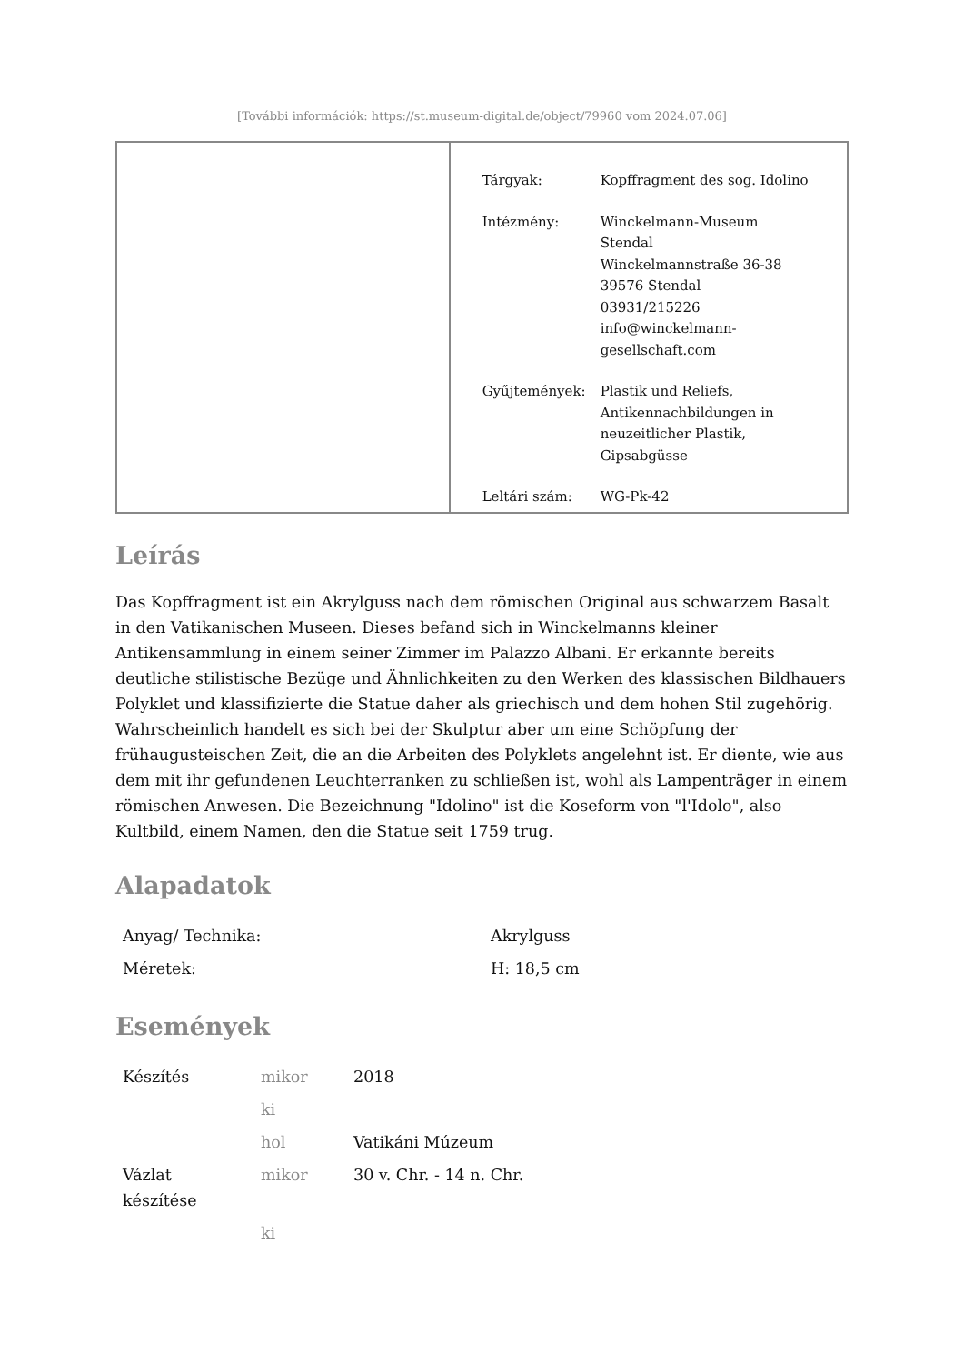[További információk: https://st.museum-digital.de/object/79960 vom 2024.07.06]
| Tárgyak: | Kopffragment des sog. Idolino |
| Intézmény: | Winckelmann-Museum Stendal Winckelmannstraße 36-38 39576 Stendal 03931/215226 info@winckelmann- gesellschaft.com |
| Gyűjtemények: | Plastik und Reliefs, Antikennachbildungen in neuzeitlicher Plastik, Gipsabgüsse |
| Leltári szám: | WG-Pk-42 |
Leírás
Das Kopffragment ist ein Akrylguss nach dem römischen Original aus schwarzem Basalt in den Vatikanischen Museen. Dieses befand sich in Winckelmanns kleiner Antikensammlung in einem seiner Zimmer im Palazzo Albani. Er erkannte bereits deutliche stilistische Bezüge und Ähnlichkeiten zu den Werken des klassischen Bildhauers Polyklet und klassifizierte die Statue daher als griechisch und dem hohen Stil zugehörig. Wahrscheinlich handelt es sich bei der Skulptur aber um eine Schöpfung der frühaugusteischen Zeit, die an die Arbeiten des Polyklets angelehnt ist. Er diente, wie aus dem mit ihr gefundenen Leuchterranken zu schließen ist, wohl als Lampenträger in einem römischen Anwesen. Die Bezeichnung "Idolino" ist die Koseform von "l'Idolo", also Kultbild, einem Namen, den die Statue seit 1759 trug.
Alapadatok
| Anyag/ Technika: | Akrylguss |
| Méretek: | H: 18,5 cm |
Események
| Készítés | mikor | 2018 |
| | ki | |
| | hol | Vatikáni Múzeum |
| Vázlat készítése | mikor | 30 v. Chr. - 14 n. Chr. |
| | ki | |